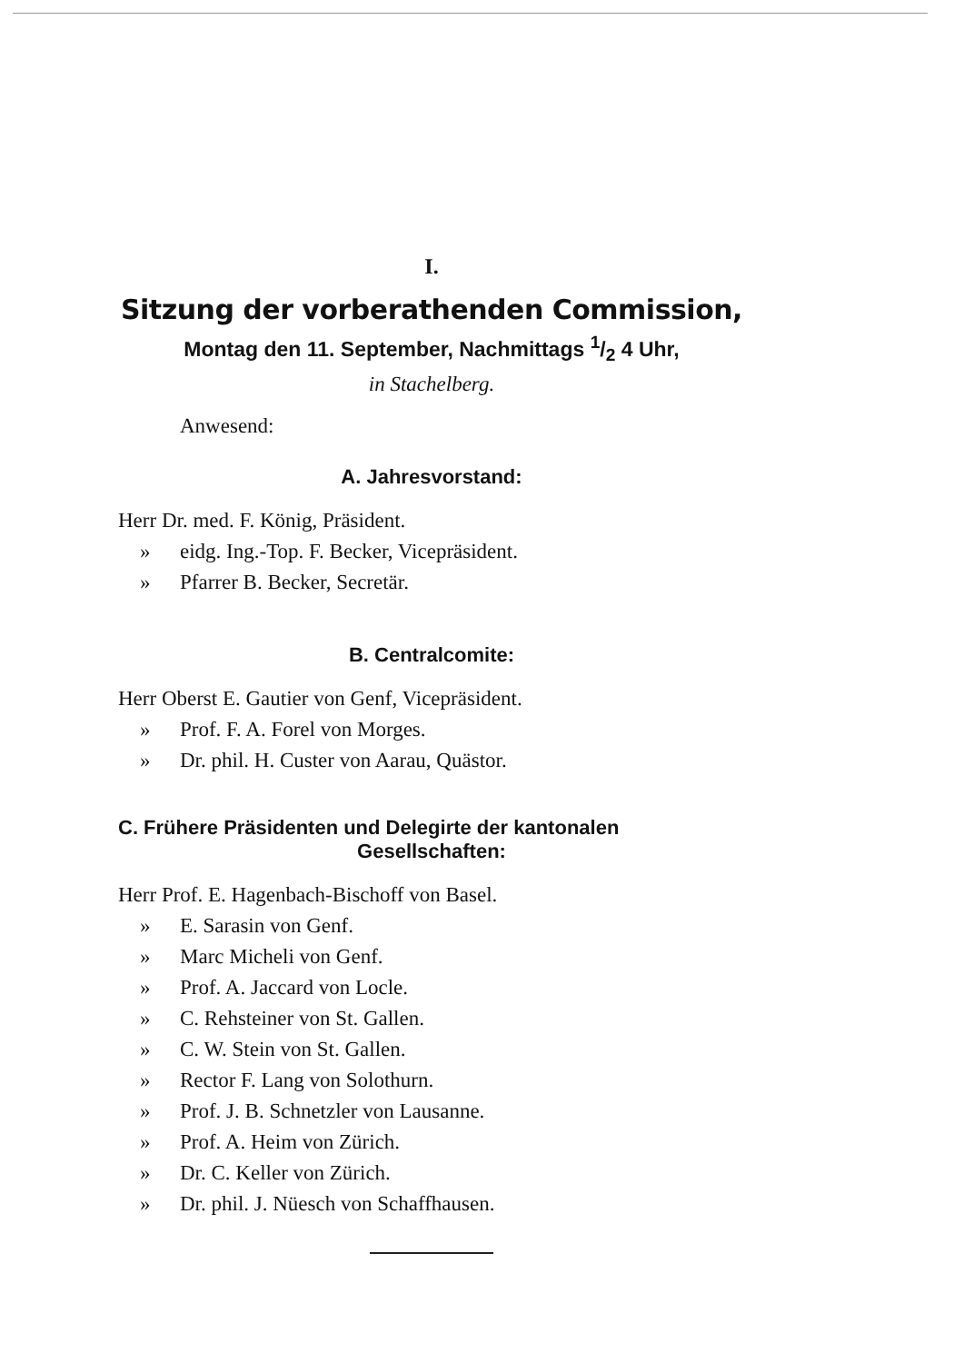I.
Sitzung der vorberathenden Commission,
Montag den 11. September, Nachmittags 1/2 4 Uhr,
in Stachelberg.
Anwesend:
A. Jahresvorstand:
Herr Dr. med. F. König, Präsident.
» eidg. Ing.-Top. F. Becker, Vicepräsident.
» Pfarrer B. Becker, Secretär.
B. Centralcomite:
Herr Oberst E. Gautier von Genf, Vicepräsident.
» Prof. F. A. Forel von Morges.
» Dr. phil. H. Custer von Aarau, Quästor.
C. Frühere Präsidenten und Delegirte der kantonalen
Gesellschaften:
Herr Prof. E. Hagenbach-Bischoff von Basel.
» E. Sarasin von Genf.
» Marc Micheli von Genf.
» Prof. A. Jaccard von Locle.
» C. Rehsteiner von St. Gallen.
» C. W. Stein von St. Gallen.
» Rector F. Lang von Solothurn.
» Prof. J. B. Schnetzler von Lausanne.
» Prof. A. Heim von Zürich.
» Dr. C. Keller von Zürich.
» Dr. phil. J. Nüesch von Schaffhausen.